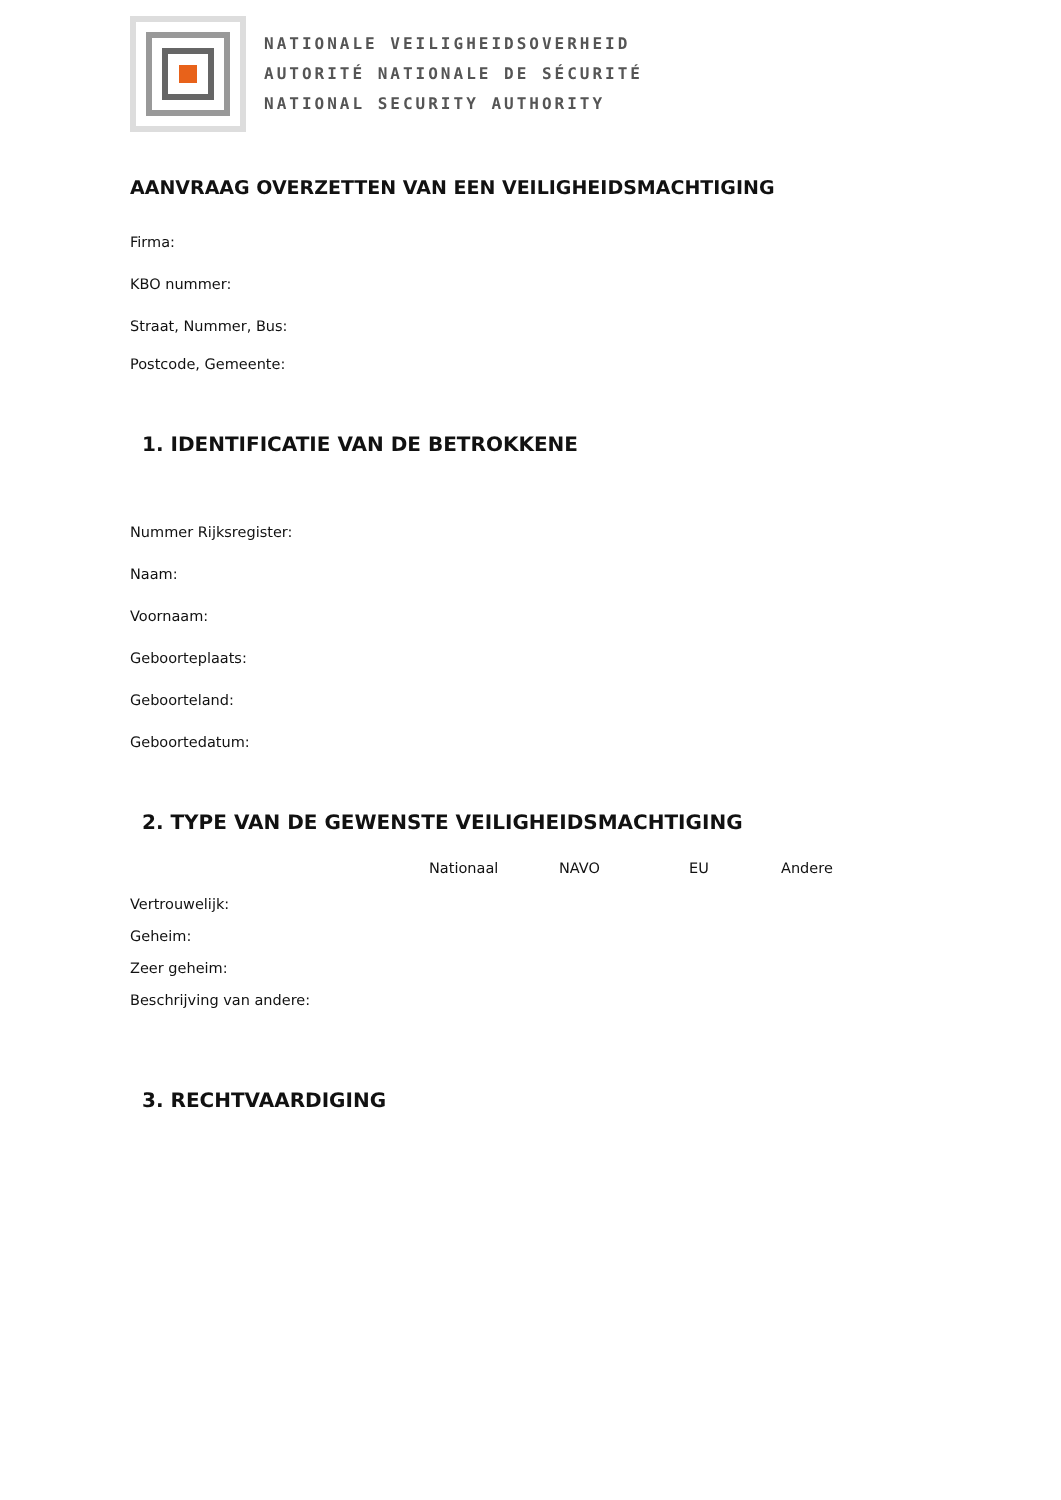NATIONALE VEILIGHEIDSOVERHEID
AUTORITÉ NATIONALE DE SÉCURITÉ
NATIONAL SECURITY AUTHORITY
AANVRAAG OVERZETTEN VAN EEN VEILIGHEIDSMACHTIGING
Firma:
KBO nummer:
Straat, Nummer, Bus:
Postcode, Gemeente:
1. IDENTIFICATIE VAN DE BETROKKENE
Nummer Rijksregister:
Naam:
Voornaam:
Geboorteplaats:
Geboorteland:
Geboortedatum:
2. TYPE VAN DE GEWENSTE VEILIGHEIDSMACHTIGING
Nationaal NAVO EU Andere
Vertrouwelijk:
Geheim:
Zeer geheim:
Beschrijving van andere:
3. RECHTVAARDIGING